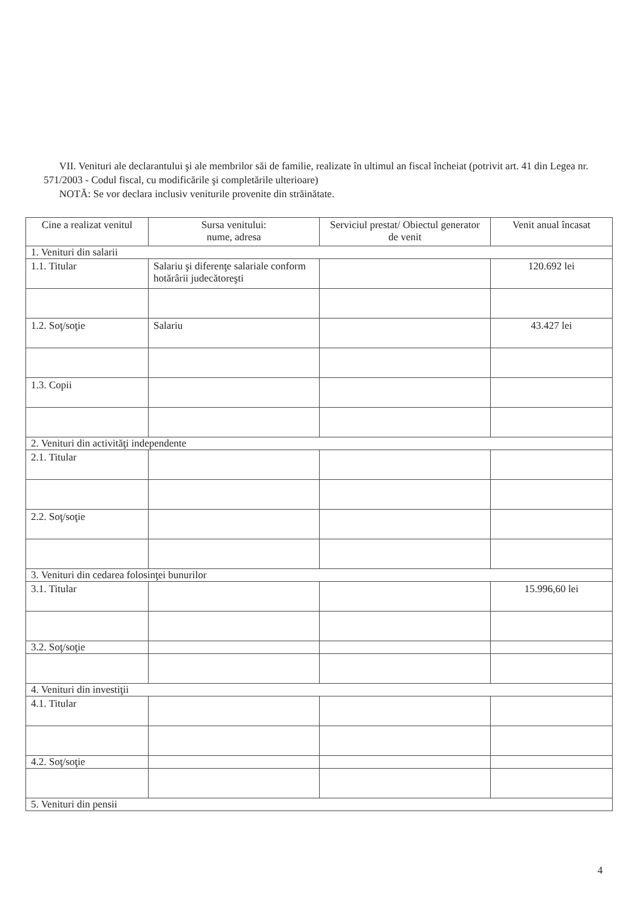VII. Venituri ale declarantului şi ale membrilor săi de familie, realizate în ultimul an fiscal încheiat (potrivit art. 41 din Legea nr. 571/2003 - Codul fiscal, cu modificările şi completările ulterioare)
NOTĂ: Se vor declara inclusiv veniturile provenite din străinătate.
| Cine a realizat venitul | Sursa venitului: nume, adresa | Serviciul prestat/ Obiectul generator de venit | Venit anual încasat |
| --- | --- | --- | --- |
| 1. Venituri din salarii | | | |
| 1.1. Titular | Salariu şi diferenţe salariale conform hotărârii judecătoreşti | | 120.692 lei |
| 1.2. Soţ/soţie | Salariu | | 43.427 lei |
| 1.3. Copii | | | |
| 2. Venituri din activităţi independente | | | |
| 2.1. Titular | | | |
| 2.2. Soţ/soţie | | | |
| 3. Venituri din cedarea folosinţei bunurilor | | | |
| 3.1. Titular | | | 15.996,60 lei |
| 3.2. Soţ/soţie | | | |
| 4. Venituri din investiţii | | | |
| 4.1. Titular | | | |
| 4.2. Soţ/soţie | | | |
| 5. Venituri din pensii | | | |
4